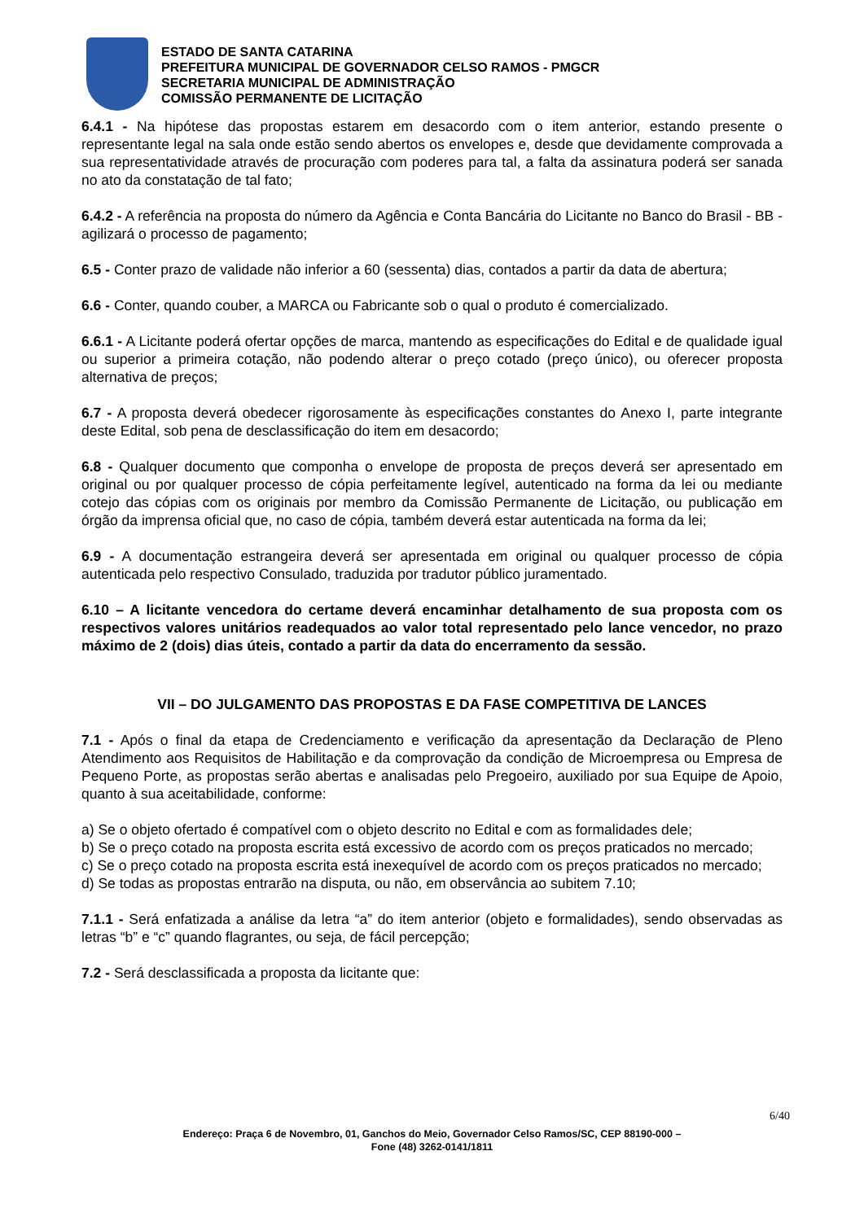ESTADO DE SANTA CATARINA
PREFEITURA MUNICIPAL DE GOVERNADOR CELSO RAMOS - PMGCR
SECRETARIA MUNICIPAL DE ADMINISTRAÇÃO
COMISSÃO PERMANENTE DE LICITAÇÃO
6.4.1 - Na hipótese das propostas estarem em desacordo com o item anterior, estando presente o representante legal na sala onde estão sendo abertos os envelopes e, desde que devidamente comprovada a sua representatividade através de procuração com poderes para tal, a falta da assinatura poderá ser sanada no ato da constatação de tal fato;
6.4.2 - A referência na proposta do número da Agência e Conta Bancária do Licitante no Banco do Brasil - BB - agilizará o processo de pagamento;
6.5 - Conter prazo de validade não inferior a 60 (sessenta) dias, contados a partir da data de abertura;
6.6 - Conter, quando couber, a MARCA ou Fabricante sob o qual o produto é comercializado.
6.6.1 - A Licitante poderá ofertar opções de marca, mantendo as especificações do Edital e de qualidade igual ou superior a primeira cotação, não podendo alterar o preço cotado (preço único), ou oferecer proposta alternativa de preços;
6.7 - A proposta deverá obedecer rigorosamente às especificações constantes do Anexo I, parte integrante deste Edital, sob pena de desclassificação do item em desacordo;
6.8 - Qualquer documento que componha o envelope de proposta de preços deverá ser apresentado em original ou por qualquer processo de cópia perfeitamente legível, autenticado na forma da lei ou mediante cotejo das cópias com os originais por membro da Comissão Permanente de Licitação, ou publicação em órgão da imprensa oficial que, no caso de cópia, também deverá estar autenticada na forma da lei;
6.9 - A documentação estrangeira deverá ser apresentada em original ou qualquer processo de cópia autenticada pelo respectivo Consulado, traduzida por tradutor público juramentado.
6.10 – A licitante vencedora do certame deverá encaminhar detalhamento de sua proposta com os respectivos valores unitários readequados ao valor total representado pelo lance vencedor, no prazo máximo de 2 (dois) dias úteis, contado a partir da data do encerramento da sessão.
VII – DO JULGAMENTO DAS PROPOSTAS E DA FASE COMPETITIVA DE LANCES
7.1 - Após o final da etapa de Credenciamento e verificação da apresentação da Declaração de Pleno Atendimento aos Requisitos de Habilitação e da comprovação da condição de Microempresa ou Empresa de Pequeno Porte, as propostas serão abertas e analisadas pelo Pregoeiro, auxiliado por sua Equipe de Apoio, quanto à sua aceitabilidade, conforme:
a) Se o objeto ofertado é compatível com o objeto descrito no Edital e com as formalidades dele;
b) Se o preço cotado na proposta escrita está excessivo de acordo com os preços praticados no mercado;
c) Se o preço cotado na proposta escrita está inexequível de acordo com os preços praticados no mercado;
d) Se todas as propostas entrarão na disputa, ou não, em observância ao subitem 7.10;
7.1.1 - Será enfatizada a análise da letra “a” do item anterior (objeto e formalidades), sendo observadas as letras “b” e “c” quando flagrantes, ou seja, de fácil percepção;
7.2 - Será desclassificada a proposta da licitante que:
6/40
Endereço: Praça 6 de Novembro, 01, Ganchos do Meio, Governador Celso Ramos/SC, CEP 88190-000 –
Fone (48) 3262-0141/1811